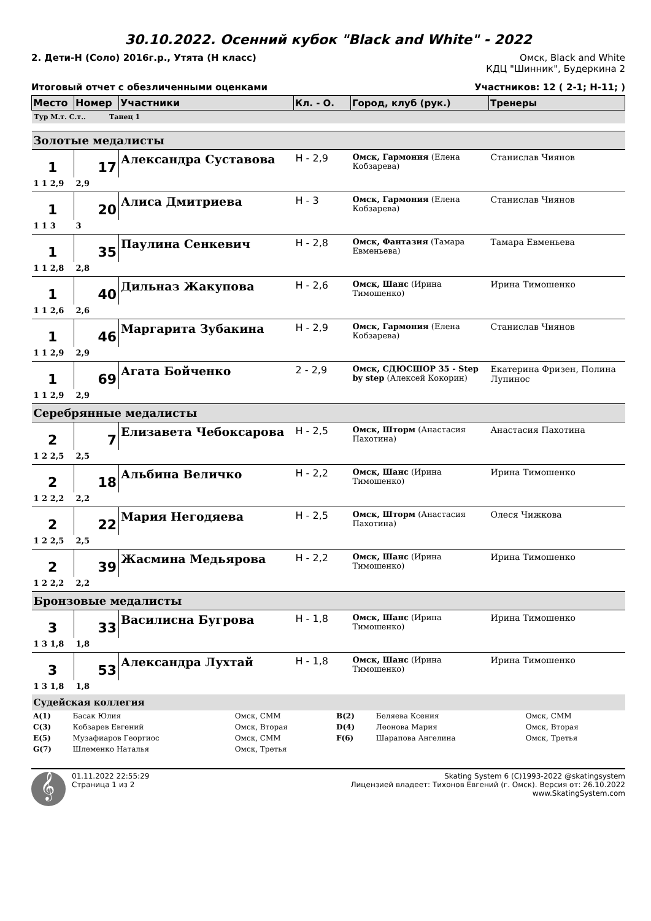30.10.2022. Осенний кубок "Black and White" - 2022
2. Дети-Н (Соло) 2016г.р., Утята (Н класс) Омск, Black and White
КДЦ "Шинник", Будеркина 2
Итоговый отчет с обезличенными оценками Участников: 12 ( 2-1; Н-11; )
| Место | Номер | Участники | Кл. - О. | Город, клуб (рук.) | Тренеры |
| --- | --- | --- | --- | --- | --- |
| Тур М.т. С.т.. Танец 1 | | | | | |
| Золотые медалисты | | | | | |
| 1 | 17 | Александра Суставова | Н - 2,9 | Омск, Гармония (Елена Кобзарева) | Станислав Чиянов |
| 1 1 2,9 | 2,9 | | | | |
| 1 | 20 | Алиса Дмитриева | Н - 3 | Омск, Гармония (Елена Кобзарева) | Станислав Чиянов |
| 1 1 3 | 3 | | | | |
| 1 | 35 | Паулина Сенкевич | Н - 2,8 | Омск, Фантазия (Тамара Евменьева) | Тамара Евменьева |
| 1 1 2,8 | 2,8 | | | | |
| 1 | 40 | Дильназ Жакупова | Н - 2,6 | Омск, Шанс (Ирина Тимошенко) | Ирина Тимошенко |
| 1 1 2,6 | 2,6 | | | | |
| 1 | 46 | Маргарита Зубакина | Н - 2,9 | Омск, Гармония (Елена Кобзарева) | Станислав Чиянов |
| 1 1 2,9 | 2,9 | | | | |
| 1 | 69 | Агата Бойченко | 2 - 2,9 | Омск, СДЮСШОР 35 - Step by step (Алексей Кокорин) | Екатерина Фризен, Полина Лупинос |
| 1 1 2,9 | 2,9 | | | | |
| Серебрянные медалисты | | | | | |
| 2 | 7 | Елизавета Чебоксарова | Н - 2,5 | Омск, Шторм (Анастасия Пахотина) | Анастасия Пахотина |
| 1 2 2,5 | 2,5 | | | | |
| 2 | 18 | Альбина Величко | Н - 2,2 | Омск, Шанс (Ирина Тимошенко) | Ирина Тимошенко |
| 1 2 2,2 | 2,2 | | | | |
| 2 | 22 | Мария Негодяева | Н - 2,5 | Омск, Шторм (Анастасия Пахотина) | Олеся Чижкова |
| 1 2 2,5 | 2,5 | | | | |
| 2 | 39 | Жасмина Медьярова | Н - 2,2 | Омск, Шанс (Ирина Тимошенко) | Ирина Тимошенко |
| 1 2 2,2 | 2,2 | | | | |
| Бронзовые медалисты | | | | | |
| 3 | 33 | Василисна Бугрова | Н - 1,8 | Омск, Шанс (Ирина Тимошенко) | Ирина Тимошенко |
| 1 3 1,8 | 1,8 | | | | |
| 3 | 53 | Александра Лухтай | Н - 1,8 | Омск, Шанс (Ирина Тимошенко) | Ирина Тимошенко |
| 1 3 1,8 | 1,8 | | | | |
| Судейская коллегия | | | | | |
| A(1) | Басак Юлия | Омск, СММ | B(2) | Беляева Ксения | Омск, СММ |
| C(3) | Кобзарев Евгений | Омск, Вторая | D(4) | Леонова Мария | Омск, Вторая |
| E(5) | Музафиаров Георгиос | Омск, СММ | F(6) | Шарапова Ангелина | Омск, Третья |
| G(7) | Шлеменко Наталья | Омск, Третья | | | |
𝄞
01.11.2022 22:55:29
Страница 1 из 2
Skating System 6 (C)1993-2022 @skatingsystem
Лицензией владеет: Тихонов Евгений (г. Омск). Версия от: 26.10.2022
www.SkatingSystem.com